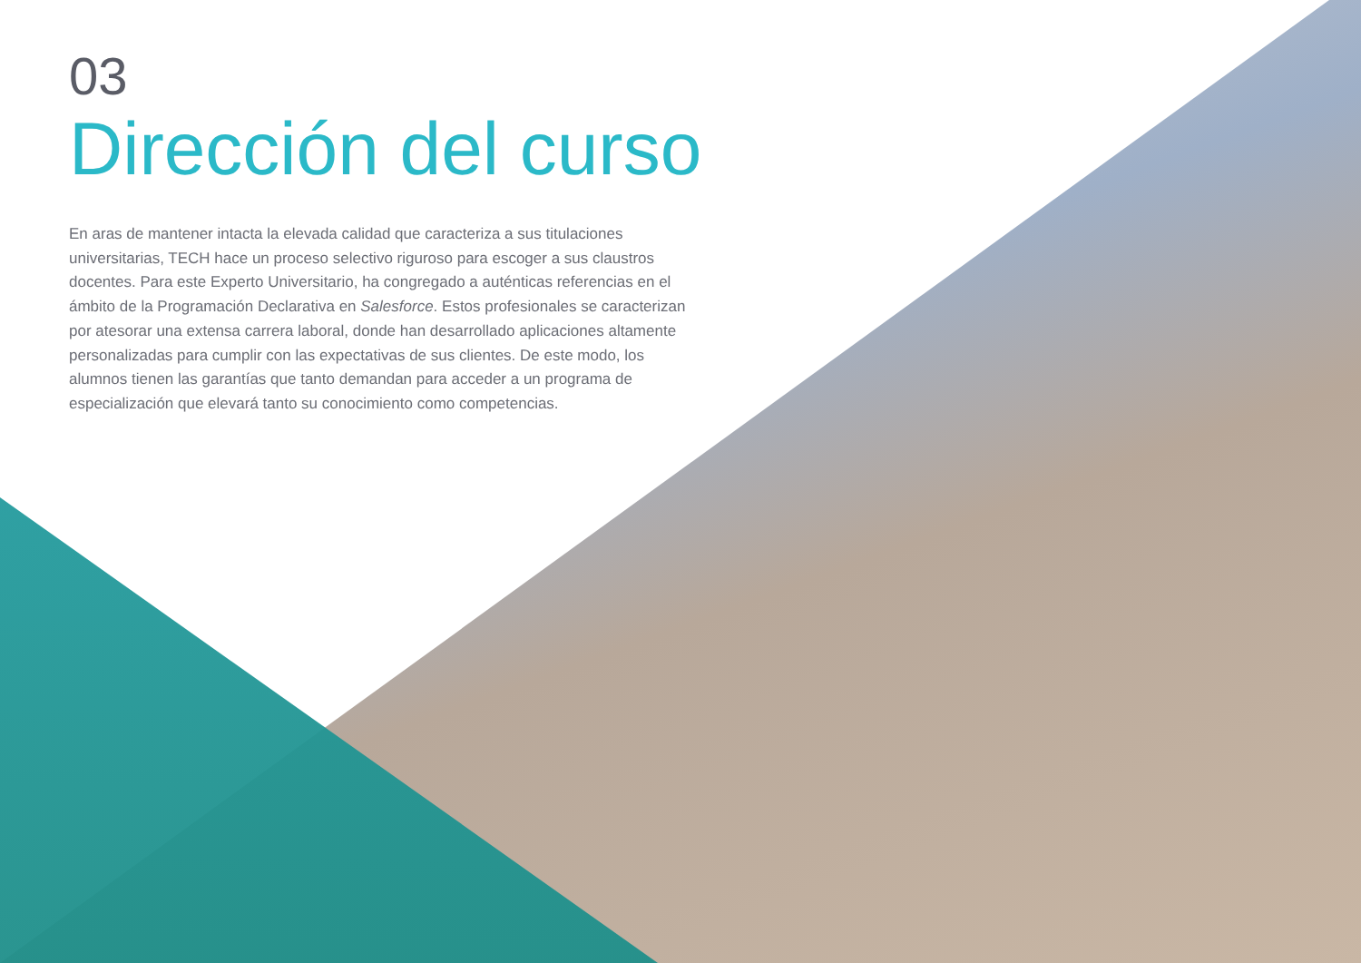03
Dirección del curso
En aras de mantener intacta la elevada calidad que caracteriza a sus titulaciones universitarias, TECH hace un proceso selectivo riguroso para escoger a sus claustros docentes. Para este Experto Universitario, ha congregado a auténticas referencias en el ámbito de la Programación Declarativa en Salesforce. Estos profesionales se caracterizan por atesorar una extensa carrera laboral, donde han desarrollado aplicaciones altamente personalizadas para cumplir con las expectativas de sus clientes. De este modo, los alumnos tienen las garantías que tanto demandan para acceder a un programa de especialización que elevará tanto su conocimiento como competencias.